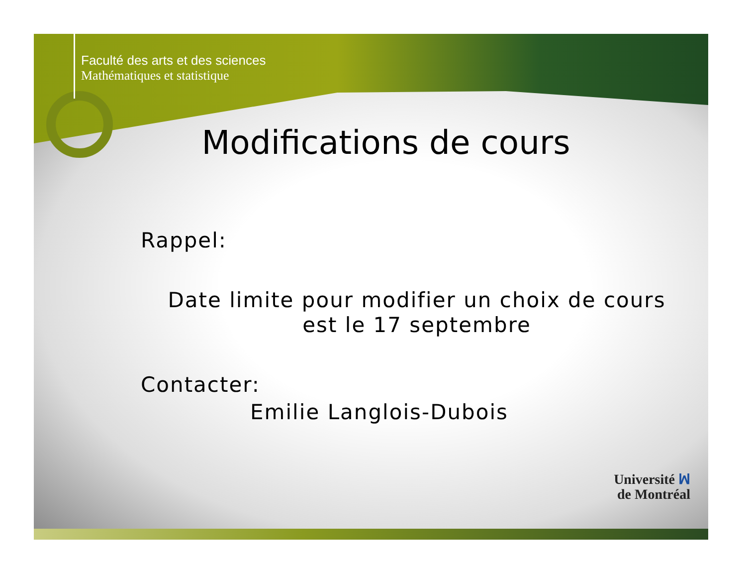Faculté des arts et des sciences
Mathématiques et statistique
Modifications de cours
Rappel:
Date limite pour modifier un choix de cours est le 17 septembre
Contacter:
Emilie Langlois-Dubois
Université ꟽ
de Montréal